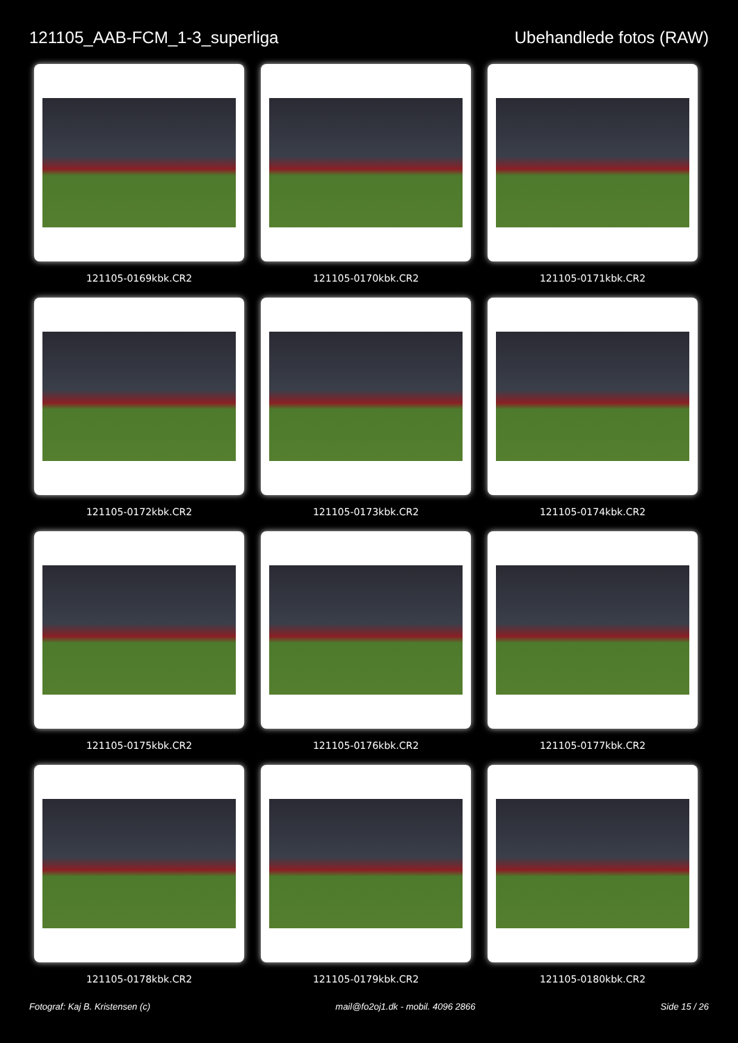121105_AAB-FCM_1-3_superliga Ubehandlede fotos (RAW)
121105-0169kbk.CR2
121105-0170kbk.CR2
121105-0171kbk.CR2
121105-0172kbk.CR2
121105-0173kbk.CR2
121105-0174kbk.CR2
121105-0175kbk.CR2
121105-0176kbk.CR2
121105-0177kbk.CR2
121105-0178kbk.CR2
121105-0179kbk.CR2
121105-0180kbk.CR2
Fotograf: Kaj B. Kristensen (c) mail@fo2oj1.dk - mobil. 4096 2866 Side 15 / 26